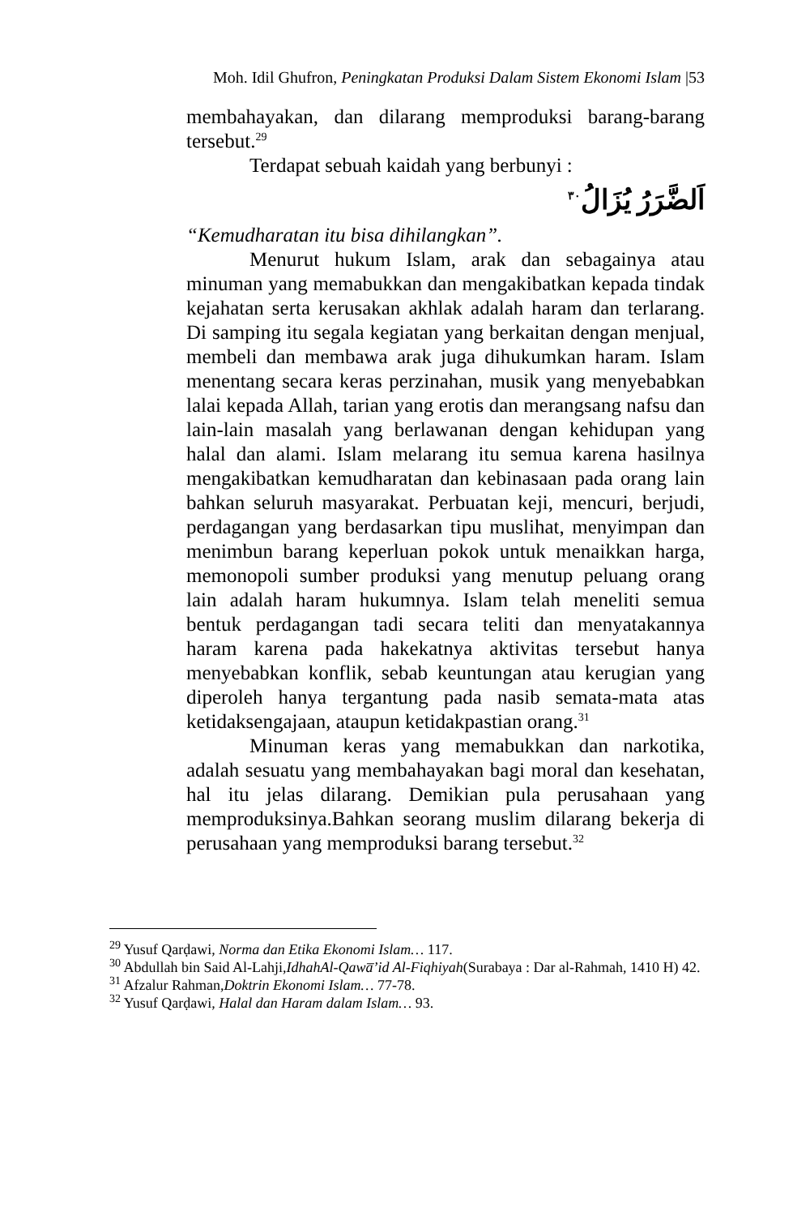Moh. Idil Ghufron, Peningkatan Produksi Dalam Sistem Ekonomi Islam |53
membahayakan, dan dilarang memproduksi barang-barang tersebut.<sup>29</sup>
Terdapat sebuah kaidah yang berbunyi :
اَلضَّرَرُ يُزَالُ<sup>٣٠</sup>
“Kemudharatan itu bisa dihilangkan”.
Menurut hukum Islam, arak dan sebagainya atau minuman yang memabukkan dan mengakibatkan kepada tindak kejahatan serta kerusakan akhlak adalah haram dan terlarang. Di samping itu segala kegiatan yang berkaitan dengan menjual, membeli dan membawa arak juga dihukumkan haram. Islam menentang secara keras perzinahan, musik yang menyebabkan lalai kepada Allah, tarian yang erotis dan merangsang nafsu dan lain-lain masalah yang berlawanan dengan kehidupan yang halal dan alami. Islam melarang itu semua karena hasilnya mengakibatkan kemudharatan dan kebinasaan pada orang lain bahkan seluruh masyarakat. Perbuatan keji, mencuri, berjudi, perdagangan yang berdasarkan tipu muslihat, menyimpan dan menimbun barang keperluan pokok untuk menaikkan harga, memonopoli sumber produksi yang menutup peluang orang lain adalah haram hukumnya. Islam telah meneliti semua bentuk perdagangan tadi secara teliti dan menyatakannya haram karena pada hakekatnya aktivitas tersebut hanya menyebabkan konflik, sebab keuntungan atau kerugian yang diperoleh hanya tergantung pada nasib semata-mata atas ketidaksengajaan, ataupun ketidakpastian orang.<sup>31</sup>
Minuman keras yang memabukkan dan narkotika, adalah sesuatu yang membahayakan bagi moral dan kesehatan, hal itu jelas dilarang. Demikian pula perusahaan yang memproduksinya.Bahkan seorang muslim dilarang bekerja di perusahaan yang memproduksi barang tersebut.<sup>32</sup>
<sup>29</sup> Yusuf Qarḍawi, Norma dan Etika Ekonomi Islam… 117.
<sup>30</sup> Abdullah bin Said Al-Lahji,IdhahAl-Qawa̅’id Al-Fiqhiyah(Surabaya : Dar al-Rahmah, 1410 H) 42.
<sup>31</sup> Afzalur Rahman,Doktrin Ekonomi Islam… 77-78.
<sup>32</sup> Yusuf Qarḍawi, Halal dan Haram dalam Islam… 93.